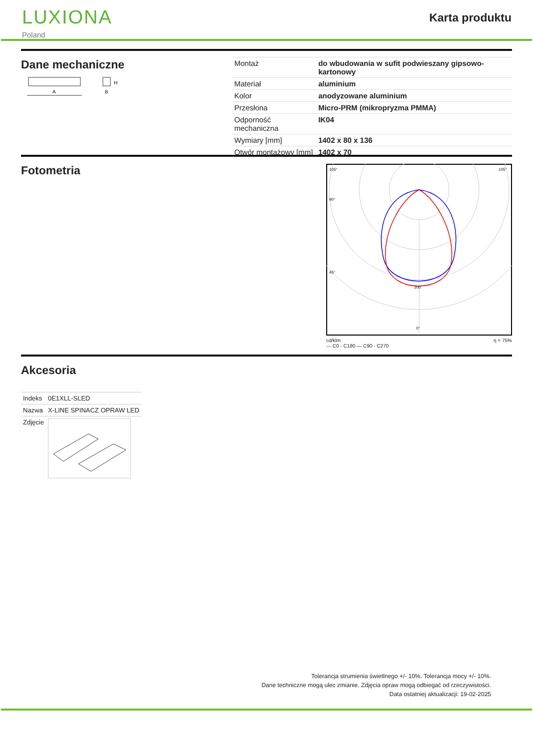LUXIONA
Poland
Karta produktu
Dane mechaniczne
A
H
B
| Montaż | do wbudowania w sufit podwieszany gipsowo-kartonowy |
| Materiał | aluminium |
| Kolor | anodyzowane aluminium |
| Przesłona | Micro-PRM (mikropryzma PMMA) |
| Odporność mechaniczna | IK04 |
| Wymiary [mm] | 1402 x 80 x 136 |
| Otwór montażowy [mm] | 1402 x 70 |
Fotometria
105°
105°
90°
45°
200
0°
cd/klm
— C0 - C180 — C90 - C270 η = 75%
Akcesoria
| Indeks | 0E1XLL-SLED |
| Nazwa | X-LINE SPINACZ OPRAW LED |
| Zdjęcie | |
Tolerancja strumienia świetlnego +/- 10%. Tolerancja mocy +/- 10%.
Dane techniczne mogą ulec zmianie. Zdjęcia opraw mogą odbiegać od rzeczywistości.
Data ostatniej aktualizacji: 19-02-2025